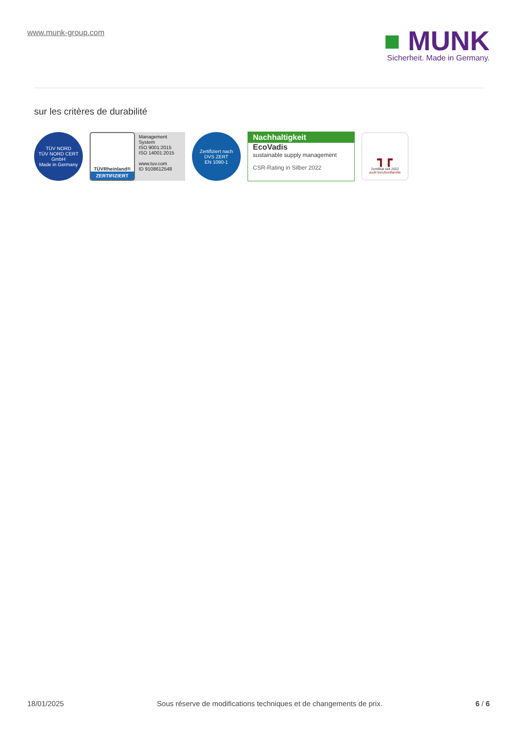www.munk-group.com
■ MUNK
Sicherheit. Made in Germany.
sur les critères de durabilité
TÜV NORD
TÜV NORD CERT GmbH
Made in Germany
TÜVRheinland®
ZERTIFIZIERT
Management System
ISO 9001:2015
ISO 14001:2015
www.tuv.com
ID 9108612548
Zertifiziert nach
DVS ZERT
EN 1090-1
Nachhaltigkeit
EcoVadis
sustainable supply management
CSR-Rating in Silber 2022
┓┏
Zertifikat seit 2022
audit berufundfamilie
18/01/2025 Sous réserve de modifications techniques et de changements de prix. 6 / 6